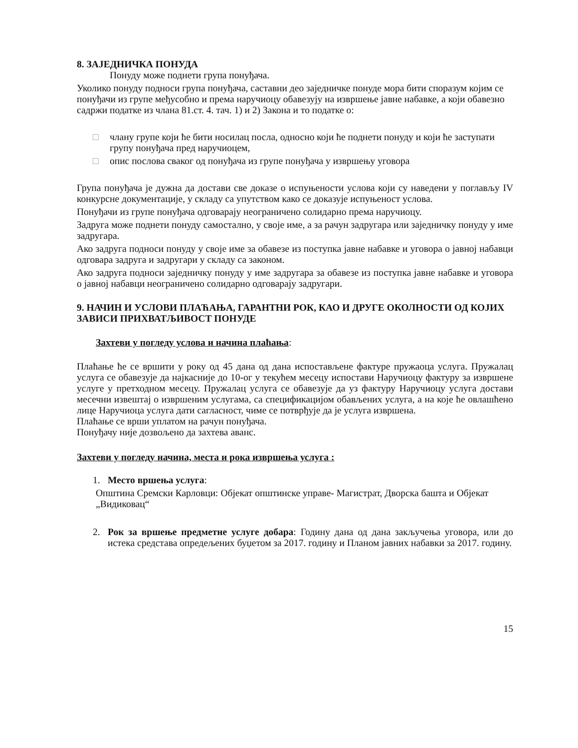8. ЗАЈЕДНИЧКА ПОНУДА
Понуду може поднети група понуђача.
Уколико понуду подноси група понуђача, саставни део заједничке понуде мора бити споразум којим се понуђачи из групе међусобно и према наручиоцу обавезују на извршење јавне набавке, а који обавезно садржи податке из члана 81.ст. 4. тач. 1) и 2) Закона и то податке о:
□ члану групе који ће бити носилац посла, односно који ће поднети понуду и који ће заступати групу понуђача пред наручиоцем,
□ опис послова сваког од понуђача из групе понуђача у извршењу уговора
Група понуђача је дужна да достави све доказе о испуњености услова који су наведени у поглављу IV конкурсне документације, у складу са упутством како се доказује испуњеност услова.
Понуђачи из групе понуђача одговарају неограничено солидарно према наручиоцу.
Задруга може поднети понуду самостално, у своје име, а за рачун задругара или заједничку понуду у име задругара.
Ако задруга подноси понуду у своје име за обавезе из поступка јавне набавке и уговора о јавној набавци одговара задруга и задругари у складу са законом.
Ако задруга подноси заједничку понуду у име задругара за обавезе из поступка јавне набавке и уговора о јавној набавци неограничено солидарно одговарају задругари.
9. НАЧИН И УСЛОВИ ПЛАЋАЊА, ГАРАНТНИ РОК, КАО И ДРУГЕ ОКОЛНОСТИ ОД КОЈИХ ЗАВИСИ ПРИХВАТЉИВОСТ ПОНУДЕ
Захтеви у погледу услова и начина плаћања:
Плаћање ће се вршити у року од 45 дана од дана испостављене фактуре пружаоца услуга. Пружалац услуга се обавезује да најкасније до 10-ог у текућем месецу испостави Наручиоцу фактуру за извршене услуге у претходном месецу. Пружалац услуга се обавезује да уз фактуру Наручиоцу услуга достави месечни извештај о извршеним услугама, са спецификацијом обављених услуга, а на које ће овлашћено лице Наручиоца услуга дати сагласност, чиме се потврђује да је услуга извршена.
Плаћање се врши уплатом на рачун понуђача.
Понуђачу није дозвољено да захтева аванс.
Захтеви у погледу начина, места и рока извршења услуга :
1. Место вршења услуга:
Општина Сремски Карловци: Објекат општинске управе- Магистрат, Дворска башта и Објекат „Видиковац“
2. Рок за вршење предметне услуге добара: Годину дана од дана закључења уговора, или до истека средстава опредељених буџетом за 2017. годину и Планом јавних набавки за 2017. годину.
15